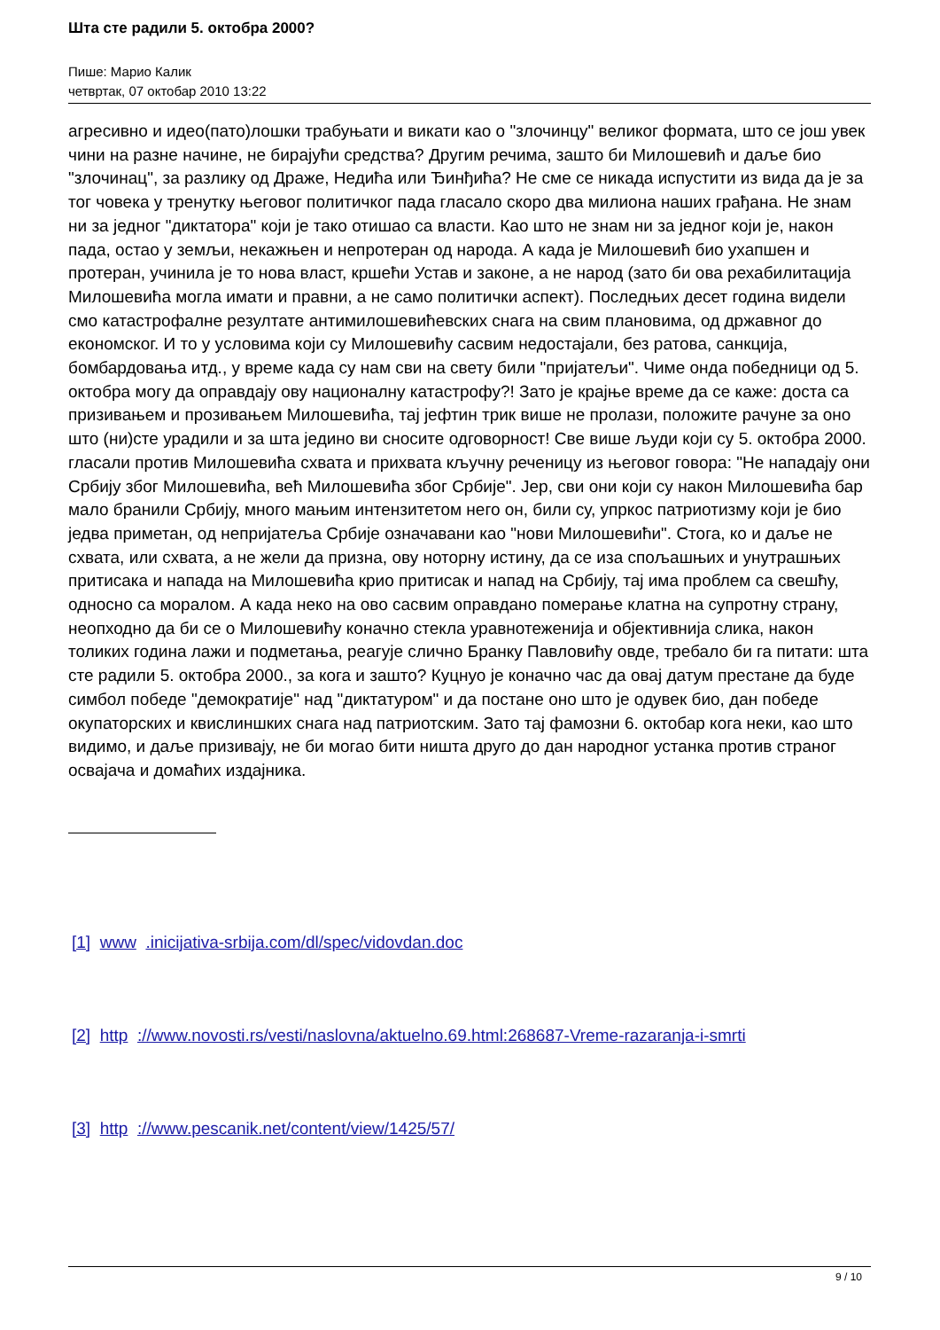Шта сте радили 5. октобра 2000?
Пише: Марио Калик
четвртак, 07 октобар 2010 13:22
агресивно и идео(пато)лошки трабуњати и викати као о "злочинцу" великог формата, што се још увек чини на разне начине, не бирајући средства? Другим речима, зашто би Милошевић и даље био "злочинац", за разлику од Драже, Недића или Ђинђића? Не сме се никада испустити из вида да је за тог човека у тренутку његовог политичког пада гласало скоро два милиона наших грађана. Не знам ни за једног "диктатора" који је тако отишао са власти. Као што не знам ни за једног који је, након пада, остао у земљи, некажњен и непротеран од народа. А када је Милошевић био ухапшен и протеран, учинила је то нова власт, кршећи Устав и законе, а не народ (зато би ова рехабилитација Милошевића могла имати и правни, а не само политички аспект). Последњих десет година видели смо катастрофалне резултате антимилошевићевских снага на свим плановима, од државног до економског. И то у условима који су Милошевићу сасвим недостајали, без ратова, санкција, бомбардовања итд., у време када су нам сви на свету били "пријатељи". Чиме онда победници од 5. октобра могу да оправдају ову националну катастрофу?! Зато је крајње време да се каже: доста са призивањем и прозивањем Милошевића, тај јефтин трик више не пролази, положите рачуне за оно што (ни)сте урадили и за шта једино ви сносите одговорност! Све више људи који су 5. октобра 2000. гласали против Милошевића схвата и прихвата кључну реченицу из његовог говора: "Не нападају они Србију због Милошевића, већ Милошевића због Србије". Јер, сви они који су након Милошевића бар мало бранили Србију, много мањим интензитетом него он, били су, упркос патриотизму који је био једва приметан, од непријатеља Србије означавани као "нови Милошевићи". Стога, ко и даље не схвата, или схвата, а не жели да призна, ову ноторну истину, да се иза спољашњих и унутрашњих притисака и напада на Милошевића крио притисак и напад на Србију, тај има проблем са свешћу, односно са моралом. А када неко на ово сасвим оправдано померање клатна на супротну страну, неопходно да би се о Милошевићу коначно стекла уравнотеженија и објективнија слика, након толиких година лажи и подметања, реагује слично Бранку Павловићу овде, требало би га питати: шта сте радили 5. октобра 2000., за кога и зашто? Куцнуо је коначно час да овај датум престане да буде симбол победе "демократије" над "диктатуром" и да постане оно што је одувек био, дан победе окупаторских и квислиншких снага над патриотским. Зато тај фамозни 6. октобар кога неки, као што видимо, и даље призивају, не би могао бити ништа друго до дан народног устанка против страног освајача и домаћих издајника.
[1] www .inicijativa-srbija.com/dl/spec/vidovdan.doc
[2] http ://www.novosti.rs/vesti/naslovna/aktuelno.69.html:268687-Vreme-razaranja-i-smrti
[3] http ://www.pescanik.net/content/view/1425/57/
9 / 10